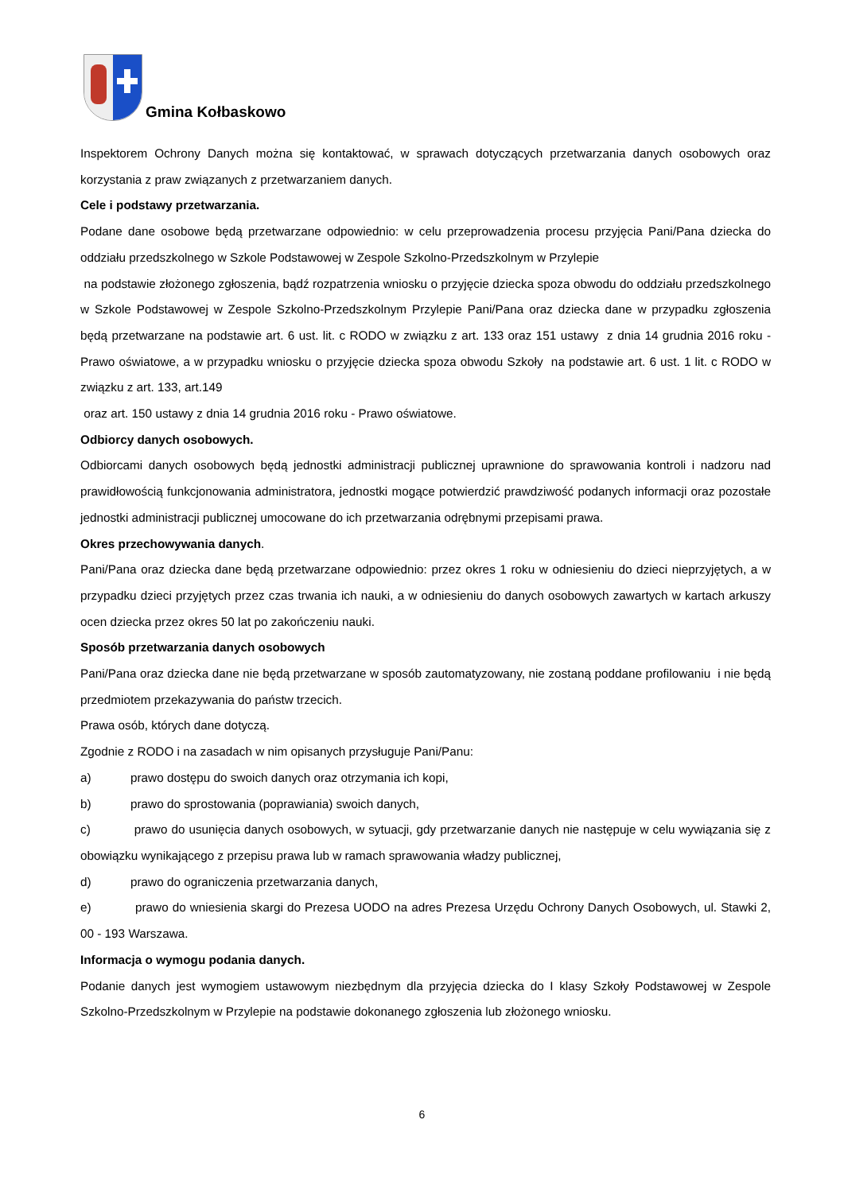Gmina Kołbaskowo
Inspektorem Ochrony Danych można się kontaktować, w sprawach dotyczących przetwarzania danych osobowych oraz korzystania z praw związanych z przetwarzaniem danych.
Cele i podstawy przetwarzania.
Podane dane osobowe będą przetwarzane odpowiednio: w celu przeprowadzenia procesu przyjęcia Pani/Pana dziecka do oddziału przedszkolnego w Szkole Podstawowej w Zespole Szkolno-Przedszkolnym w Przylepie
na podstawie złożonego zgłoszenia, bądź rozpatrzenia wniosku o przyjęcie dziecka spoza obwodu do oddziału przedszkolnego w Szkole Podstawowej w Zespole Szkolno-Przedszkolnym Przylepie Pani/Pana oraz dziecka dane w przypadku zgłoszenia będą przetwarzane na podstawie art. 6 ust. lit. c RODO w związku z art. 133 oraz 151 ustawy z dnia 14 grudnia 2016 roku - Prawo oświatowe, a w przypadku wniosku o przyjęcie dziecka spoza obwodu Szkoły na podstawie art. 6 ust. 1 lit. c RODO w związku z art. 133, art.149
oraz art. 150 ustawy z dnia 14 grudnia 2016 roku - Prawo oświatowe.
Odbiorcy danych osobowych.
Odbiorcami danych osobowych będą jednostki administracji publicznej uprawnione do sprawowania kontroli i nadzoru nad prawidłowością funkcjonowania administratora, jednostki mogące potwierdzić prawdziwość podanych informacji oraz pozostałe jednostki administracji publicznej umocowane do ich przetwarzania odrębnymi przepisami prawa.
Okres przechowywania danych.
Pani/Pana oraz dziecka dane będą przetwarzane odpowiednio: przez okres 1 roku w odniesieniu do dzieci nieprzyjętych, a w przypadku dzieci przyjętych przez czas trwania ich nauki, a w odniesieniu do danych osobowych zawartych w kartach arkuszy ocen dziecka przez okres 50 lat po zakończeniu nauki.
Sposób przetwarzania danych osobowych
Pani/Pana oraz dziecka dane nie będą przetwarzane w sposób zautomatyzowany, nie zostaną poddane profilowaniu i nie będą przedmiotem przekazywania do państw trzecich.
Prawa osób, których dane dotyczą.
Zgodnie z RODO i na zasadach w nim opisanych przysługuje Pani/Panu:
a) prawo dostępu do swoich danych oraz otrzymania ich kopi,
b) prawo do sprostowania (poprawiania) swoich danych,
c) prawo do usunięcia danych osobowych, w sytuacji, gdy przetwarzanie danych nie następuje w celu wywiązania się z obowiązku wynikającego z przepisu prawa lub w ramach sprawowania władzy publicznej,
d) prawo do ograniczenia przetwarzania danych,
e) prawo do wniesienia skargi do Prezesa UODO na adres Prezesa Urzędu Ochrony Danych Osobowych, ul. Stawki 2, 00 - 193 Warszawa.
Informacja o wymogu podania danych.
Podanie danych jest wymogiem ustawowym niezbędnym dla przyjęcia dziecka do I klasy Szkoły Podstawowej w Zespole Szkolno-Przedszkolnym w Przylepie na podstawie dokonanego zgłoszenia lub złożonego wniosku.
6